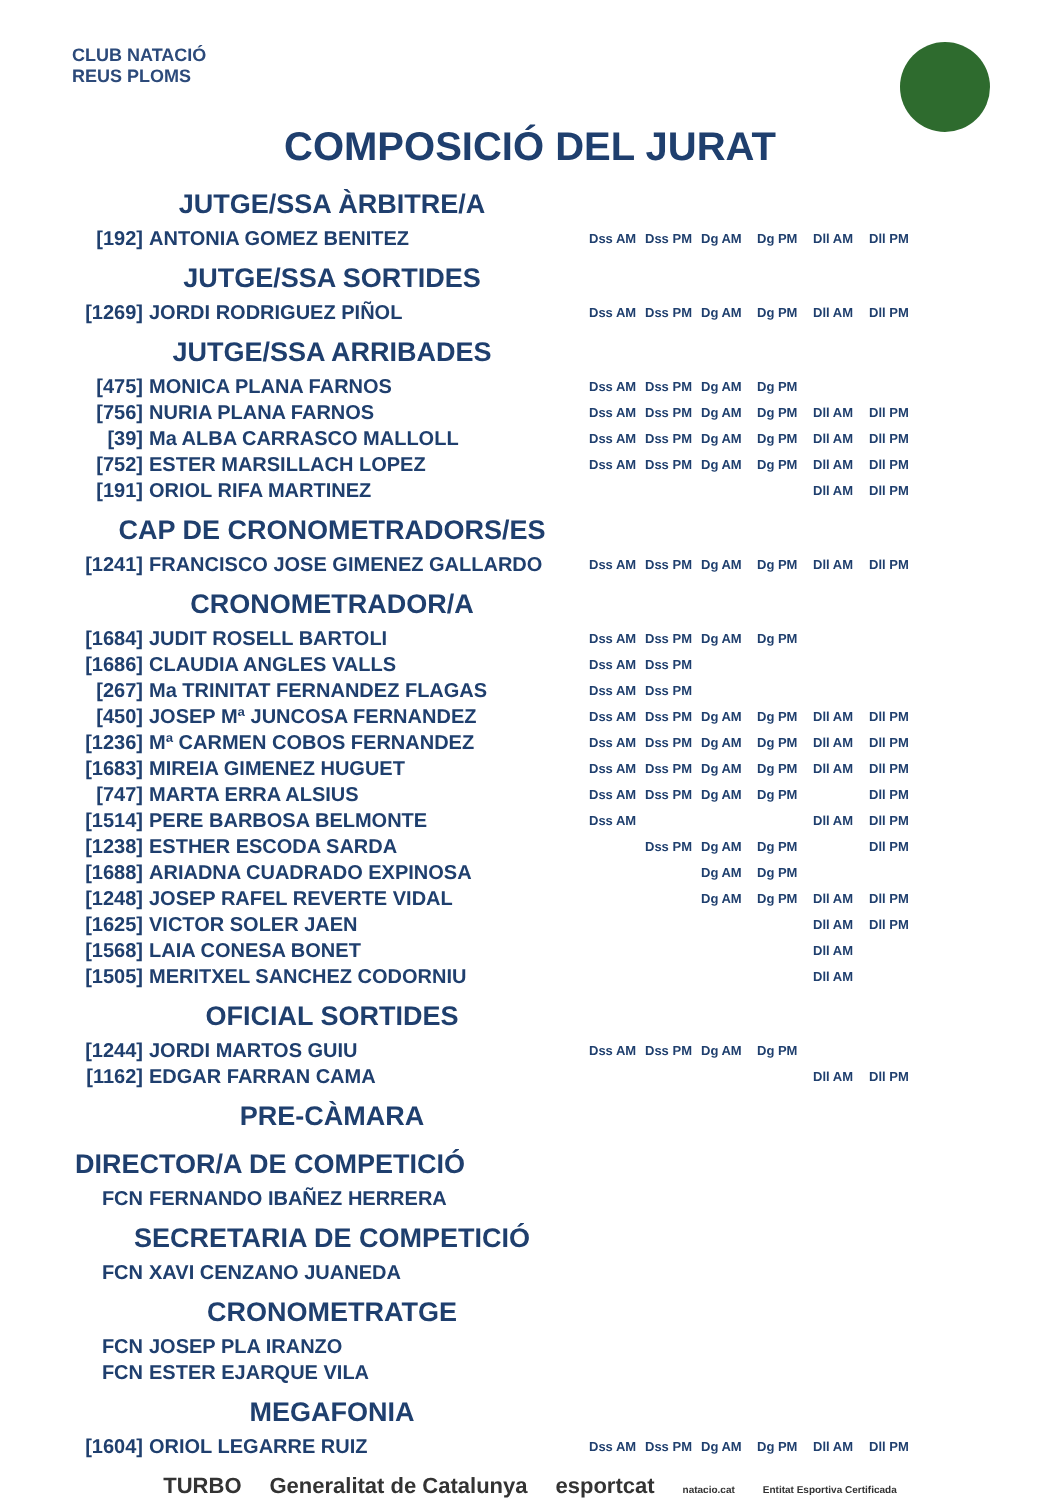CLUB NATACIÓ
REUS PLOMS
COMPOSICIÓ DEL JURAT
| JUTGE/SSA ÀRBITRE/A | | | | | | | |
| [192] | ANTONIA GOMEZ BENITEZ | Dss AM | Dss PM | Dg AM | Dg PM | Dll AM | Dll PM |
| JUTGE/SSA SORTIDES | | | | | | | |
| [1269] | JORDI RODRIGUEZ PIÑOL | Dss AM | Dss PM | Dg AM | Dg PM | Dll AM | Dll PM |
| JUTGE/SSA ARRIBADES | | | | | | | |
| [475] | MONICA PLANA FARNOS | Dss AM | Dss PM | Dg AM | Dg PM | | |
| [756] | NURIA PLANA FARNOS | Dss AM | Dss PM | Dg AM | Dg PM | Dll AM | Dll PM |
| [39] | Ma ALBA CARRASCO MALLOLL | Dss AM | Dss PM | Dg AM | Dg PM | Dll AM | Dll PM |
| [752] | ESTER MARSILLACH LOPEZ | Dss AM | Dss PM | Dg AM | Dg PM | Dll AM | Dll PM |
| [191] | ORIOL RIFA MARTINEZ | | | | | Dll AM | Dll PM |
| CAP DE CRONOMETRADORS/ES | | | | | | | |
| [1241] | FRANCISCO JOSE GIMENEZ GALLARDO | Dss AM | Dss PM | Dg AM | Dg PM | Dll AM | Dll PM |
| CRONOMETRADOR/A | | | | | | | |
| [1684] | JUDIT ROSELL BARTOLI | Dss AM | Dss PM | Dg AM | Dg PM | | |
| [1686] | CLAUDIA ANGLES VALLS | Dss AM | Dss PM | | | | |
| [267] | Ma TRINITAT FERNANDEZ FLAGAS | Dss AM | Dss PM | | | | |
| [450] | JOSEP Mª JUNCOSA FERNANDEZ | Dss AM | Dss PM | Dg AM | Dg PM | Dll AM | Dll PM |
| [1236] | Mª CARMEN COBOS FERNANDEZ | Dss AM | Dss PM | Dg AM | Dg PM | Dll AM | Dll PM |
| [1683] | MIREIA GIMENEZ HUGUET | Dss AM | Dss PM | Dg AM | Dg PM | Dll AM | Dll PM |
| [747] | MARTA ERRA ALSIUS | Dss AM | Dss PM | Dg AM | Dg PM | | Dll PM |
| [1514] | PERE BARBOSA BELMONTE | Dss AM | | | | Dll AM | Dll PM |
| [1238] | ESTHER ESCODA SARDA | | Dss PM | Dg AM | Dg PM | | Dll PM |
| [1688] | ARIADNA CUADRADO EXPINOSA | | | Dg AM | Dg PM | | |
| [1248] | JOSEP RAFEL REVERTE VIDAL | | | Dg AM | Dg PM | Dll AM | Dll PM |
| [1625] | VICTOR SOLER JAEN | | | | | Dll AM | Dll PM |
| [1568] | LAIA CONESA BONET | | | | | Dll AM | |
| [1505] | MERITXEL SANCHEZ CODORNIU | | | | | Dll AM | |
| OFICIAL SORTIDES | | | | | | | |
| [1244] | JORDI MARTOS GUIU | Dss AM | Dss PM | Dg AM | Dg PM | | |
| [1162] | EDGAR FARRAN CAMA | | | | | Dll AM | Dll PM |
| PRE-CÀMARA | | | | | | | |
| DIRECTOR/A DE COMPETICIÓ | | | | | | | |
| FCN | FERNANDO IBAÑEZ HERRERA | | | | | | |
| SECRETARIA DE COMPETICIÓ | | | | | | | |
| FCN | XAVI CENZANO JUANEDA | | | | | | |
| CRONOMETRATGE | | | | | | | |
| FCN | JOSEP PLA IRANZO | | | | | | |
| FCN | ESTER EJARQUE VILA | | | | | | |
| MEGAFONIA | | | | | | | |
| [1604] | ORIOL LEGARRE RUIZ | Dss AM | Dss PM | Dg AM | Dg PM | Dll AM | Dll PM |
TURBO Generalitat de Catalunya esportcat natacio.cat Entitat Esportiva Certificada